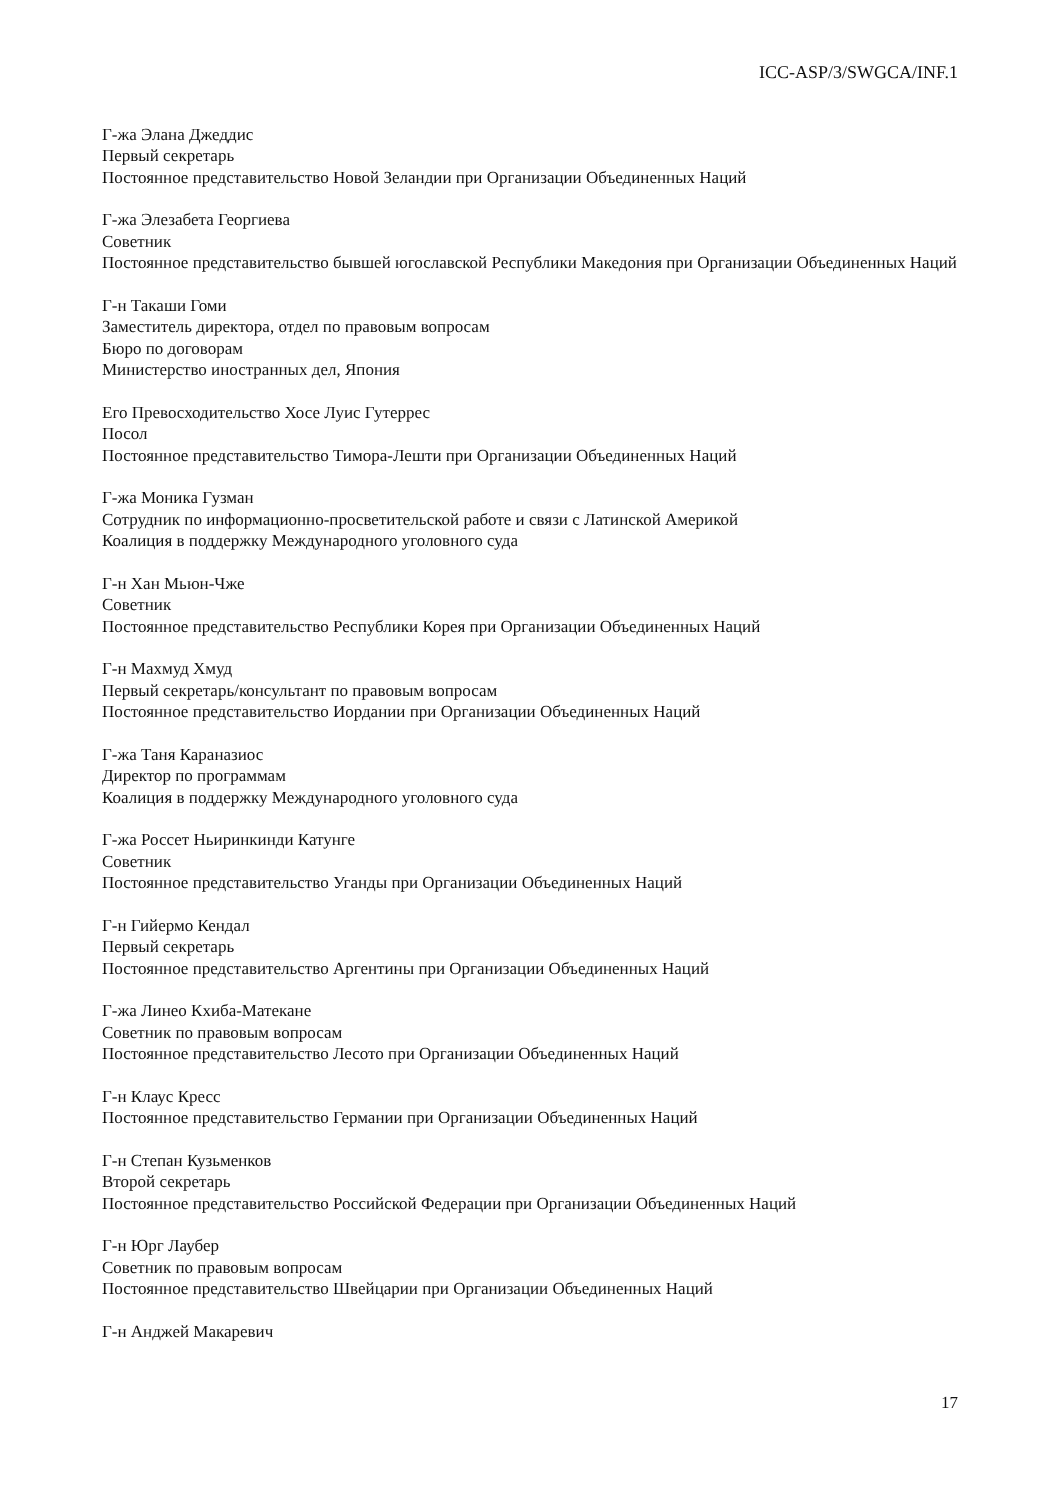ICC-ASP/3/SWGCA/INF.1
Г-жа Элана Джеддис
Первый секретарь
Постоянное представительство Новой Зеландии при Организации Объединенных Наций
Г-жа Элезабета Георгиева
Советник
Постоянное представительство бывшей югославской Республики Македония при Организации Объединенных Наций
Г-н Такаши Гоми
Заместитель директора, отдел по правовым вопросам
Бюро по договорам
Министерство иностранных дел, Япония
Его Превосходительство Хосе Луис Гутеррес
Посол
Постоянное представительство Тимора-Лешти при Организации Объединенных Наций
Г-жа Моника Гузман
Сотрудник по информационно-просветительской работе и связи с Латинской Америкой
Коалиция в поддержку Международного уголовного суда
Г-н Хан Мьюн-Чже
Советник
Постоянное представительство Республики Корея при Организации Объединенных Наций
Г-н Махмуд Хмуд
Первый секретарь/консультант по правовым вопросам
Постоянное представительство Иордании при Организации Объединенных Наций
Г-жа Таня Караназиос
Директор по программам
Коалиция в поддержку Международного уголовного суда
Г-жа Россет Ньиринкинди Катунге
Советник
Постоянное представительство Уганды при Организации Объединенных Наций
Г-н Гийермо Кендал
Первый секретарь
Постоянное представительство Аргентины при Организации Объединенных Наций
Г-жа Линео Кхиба-Матекане
Советник по правовым вопросам
Постоянное представительство Лесото при Организации Объединенных Наций
Г-н Клаус Кресс
Постоянное представительство Германии при Организации Объединенных Наций
Г-н Степан Кузьменков
Второй секретарь
Постоянное представительство Российской Федерации при Организации Объединенных Наций
Г-н Юрг Лаубер
Советник по правовым вопросам
Постоянное представительство Швейцарии при Организации Объединенных Наций
Г-н Анджей Макаревич
17